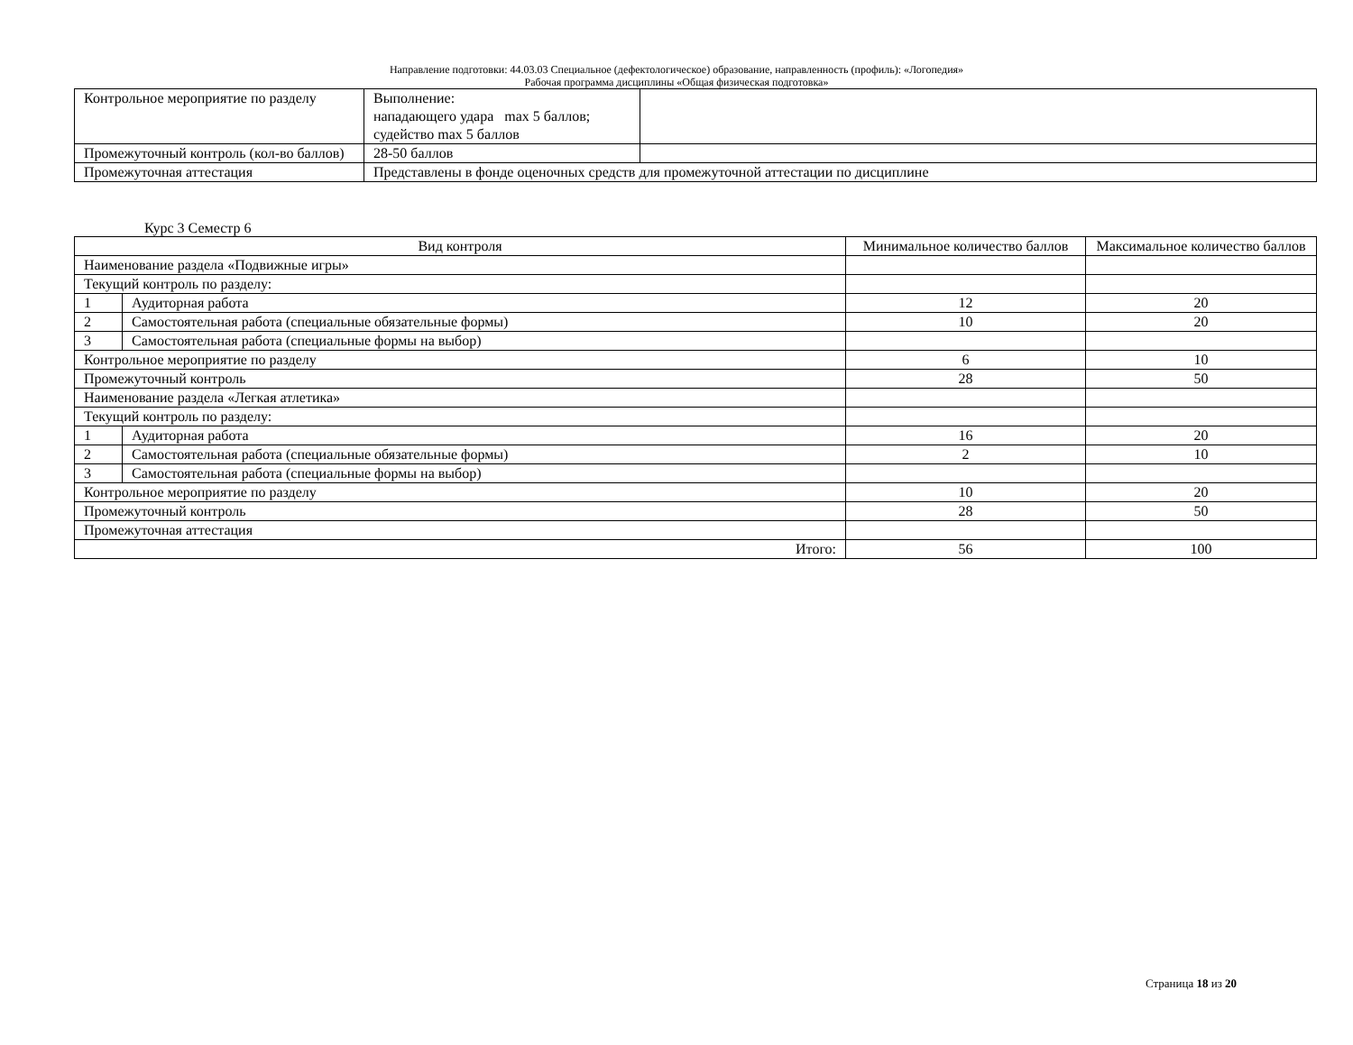Направление подготовки: 44.03.03 Специальное (дефектологическое) образование, направленность (профиль): «Логопедия»
Рабочая программа дисциплины «Общая физическая подготовка»
| Контрольное мероприятие по разделу | Выполнение: нападающего удара max 5 баллов; судейство max 5 баллов | |
| Промежуточный контроль (кол-во баллов) | 28-50 баллов | |
| Промежуточная аттестация | Представлены в фонде оценочных средств для промежуточной аттестации по дисциплине | |
Курс 3 Семестр 6
| Вид контроля | | Минимальное количество баллов | Максимальное количество баллов |
| --- | --- | --- | --- |
| Наименование раздела «Подвижные игры» | | | |
| Текущий контроль по разделу: | | | |
| 1 | Аудиторная работа | 12 | 20 |
| 2 | Самостоятельная работа (специальные обязательные формы) | 10 | 20 |
| 3 | Самостоятельная работа (специальные формы на выбор) | | |
| Контрольное мероприятие по разделу | | 6 | 10 |
| Промежуточный контроль | | 28 | 50 |
| Наименование раздела «Легкая атлетика» | | | |
| Текущий контроль по разделу: | | | |
| 1 | Аудиторная работа | 16 | 20 |
| 2 | Самостоятельная работа (специальные обязательные формы) | 2 | 10 |
| 3 | Самостоятельная работа (специальные формы на выбор) | | |
| Контрольное мероприятие по разделу | | 10 | 20 |
| Промежуточный контроль | | 28 | 50 |
| Промежуточная аттестация | | | |
| Итого: | | 56 | 100 |
Страница 18 из 20